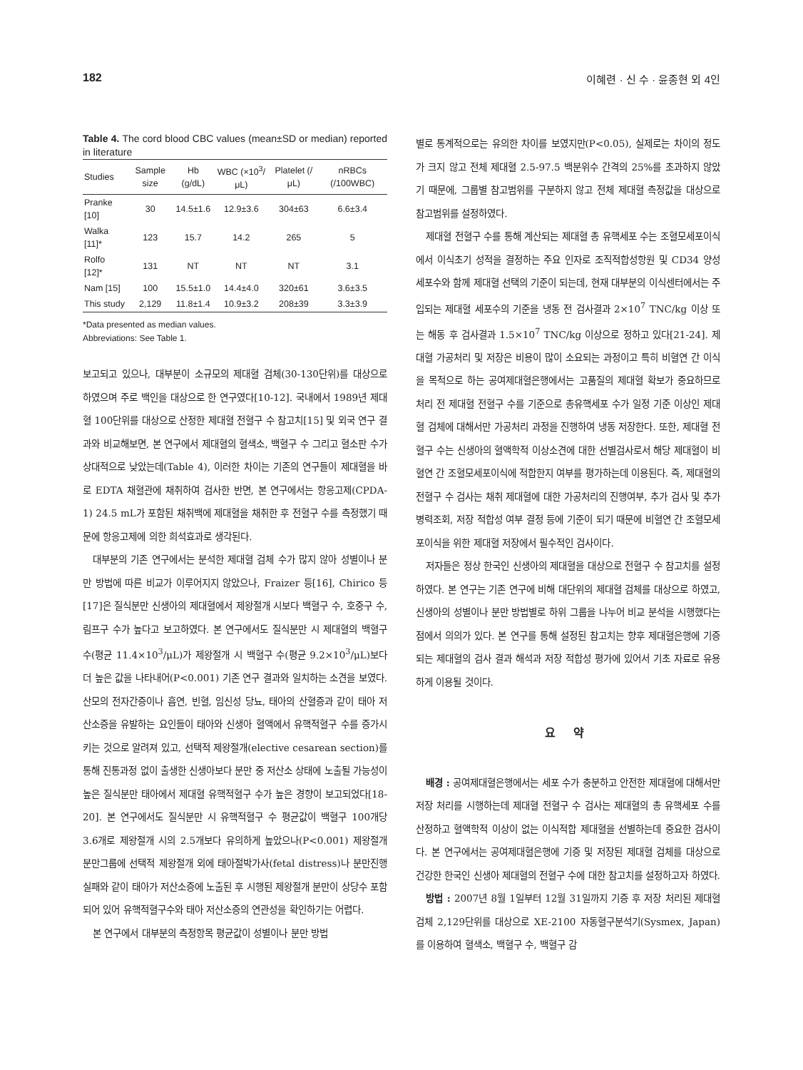182 이혜련 · 신 수 · 윤종현 외 4인
Table 4. The cord blood CBC values (mean±SD or median) reported in literature
| Studies | Sample size | Hb (g/dL) | WBC (×10<sup>3</sup>/μL) | Platelet (/μL) | nRBCs (/100WBC) |
| --- | --- | --- | --- | --- | --- |
| Pranke [10] | 30 | 14.5±1.6 | 12.9±3.6 | 304±63 | 6.6±3.4 |
| Walka [11]* | 123 | 15.7 | 14.2 | 265 | 5 |
| Rolfo [12]* | 131 | NT | NT | NT | 3.1 |
| Nam [15] | 100 | 15.5±1.0 | 14.4±4.0 | 320±61 | 3.6±3.5 |
| This study | 2,129 | 11.8±1.4 | 10.9±3.2 | 208±39 | 3.3±3.9 |
*Data presented as median values.
Abbreviations: See Table 1.
보고되고 있으나, 대부분이 소규모의 제대혈 검체(30-130단위)를 대상으로 하였으며 주로 백인을 대상으로 한 연구였다[10-12]. 국내에서 1989년 제대혈 100단위를 대상으로 산정한 제대혈 전혈구 수 참고치[15] 및 외국 연구 결과와 비교해보면, 본 연구에서 제대혈의 혈색소, 백혈구 수 그리고 혈소판 수가 상대적으로 낮았는데(Table 4), 이러한 차이는 기존의 연구들이 제대혈을 바로 EDTA 채혈관에 채취하여 검사한 반면, 본 연구에서는 항응고제(CPDA-1) 24.5 mL가 포함된 채취백에 제대혈을 채취한 후 전혈구 수를 측정했기 때문에 항응고제에 의한 희석효과로 생각된다.
대부분의 기존 연구에서는 분석한 제대혈 검체 수가 많지 않아 성별이나 분만 방법에 따른 비교가 이루어지지 않았으나, Fraizer 등[16], Chirico 등[17]은 질식분만 신생아의 제대혈에서 제왕절개 시보다 백혈구 수, 호중구 수, 림프구 수가 높다고 보고하였다. 본 연구에서도 질식분만 시 제대혈의 백혈구 수(평균 11.4×10<sup>3</sup>/μL)가 제왕절개 시 백혈구 수(평균 9.2×10<sup>3</sup>/μL)보다 더 높은 값을 나타내어(P<0.001) 기존 연구 결과와 일치하는 소견을 보였다. 산모의 전자간증이나 흡연, 빈혈, 임신성 당뇨, 태아의 산혈증과 같이 태아 저산소증을 유발하는 요인들이 태아와 신생아 혈액에서 유핵적혈구 수를 증가시키는 것으로 알려져 있고, 선택적 제왕절개(elective cesarean section)를 통해 진통과정 없이 출생한 신생아보다 분만 중 저산소 상태에 노출될 가능성이 높은 질식분만 태아에서 제대혈 유핵적혈구 수가 높은 경향이 보고되었다[18-20]. 본 연구에서도 질식분만 시 유핵적혈구 수 평균값이 백혈구 100개당 3.6개로 제왕절개 시의 2.5개보다 유의하게 높았으나(P<0.001) 제왕절개 분만그룹에 선택적 제왕절개 외에 태아절박가사(fetal distress)나 분만진행 실패와 같이 태아가 저산소증에 노출된 후 시행된 제왕절개 분만이 상당수 포함되어 있어 유핵적혈구수와 태아 저산소증의 연관성을 확인하기는 어렵다.
본 연구에서 대부분의 측정항목 평균값이 성별이나 분만 방법
별로 통계적으로는 유의한 차이를 보였지만(P<0.05), 실제로는 차이의 정도가 크지 않고 전체 제대혈 2.5-97.5 백분위수 간격의 25%를 초과하지 않았기 때문에, 그룹별 참고범위를 구분하지 않고 전체 제대혈 측정값을 대상으로 참고범위를 설정하였다.
제대혈 전혈구 수를 통해 계산되는 제대혈 총 유핵세포 수는 조혈모세포이식에서 이식초기 성적을 결정하는 주요 인자로 조직적합성항원 및 CD34 양성 세포수와 함께 제대혈 선택의 기준이 되는데, 현재 대부분의 이식센터에서는 주입되는 제대혈 세포수의 기준을 냉동 전 검사결과 2×10<sup>7</sup> TNC/kg 이상 또는 해동 후 검사결과 1.5×10<sup>7</sup> TNC/kg 이상으로 정하고 있다[21-24]. 제대혈 가공처리 및 저장은 비용이 많이 소요되는 과정이고 특히 비혈연 간 이식을 목적으로 하는 공여제대혈은행에서는 고품질의 제대혈 확보가 중요하므로 처리 전 제대혈 전혈구 수를 기준으로 총유핵세포 수가 일정 기준 이상인 제대혈 검체에 대해서만 가공처리 과정을 진행하여 냉동 저장한다. 또한, 제대혈 전혈구 수는 신생아의 혈액학적 이상소견에 대한 선별검사로서 해당 제대혈이 비혈연 간 조혈모세포이식에 적합한지 여부를 평가하는데 이용된다. 즉, 제대혈의 전혈구 수 검사는 채취 제대혈에 대한 가공처리의 진행여부, 추가 검사 및 추가 병력조회, 저장 적합성 여부 결정 등에 기준이 되기 때문에 비혈연 간 조혈모세포이식을 위한 제대혈 저장에서 필수적인 검사이다.
저자들은 정상 한국인 신생아의 제대혈을 대상으로 전혈구 수 참고치를 설정하였다. 본 연구는 기존 연구에 비해 대단위의 제대혈 검체를 대상으로 하였고, 신생아의 성별이나 분만 방법별로 하위 그룹을 나누어 비교 분석을 시행했다는 점에서 의의가 있다. 본 연구를 통해 설정된 참고치는 향후 제대혈은행에 기증되는 제대혈의 검사 결과 해석과 저장 적합성 평가에 있어서 기초 자료로 유용하게 이용될 것이다.
요 약
배경 : 공여제대혈은행에서는 세포 수가 충분하고 안전한 제대혈에 대해서만 저장 처리를 시행하는데 제대혈 전혈구 수 검사는 제대혈의 총 유핵세포 수를 산정하고 혈액학적 이상이 없는 이식적합 제대혈을 선별하는데 중요한 검사이다. 본 연구에서는 공여제대혈은행에 기증 및 저장된 제대혈 검체를 대상으로 건강한 한국인 신생아 제대혈의 전혈구 수에 대한 참고치를 설정하고자 하였다.
방법 : 2007년 8월 1일부터 12월 31일까지 기증 후 저장 처리된 제대혈 검체 2,129단위를 대상으로 XE-2100 자동혈구분석기(Sysmex, Japan)를 이용하여 혈색소, 백혈구 수, 백혈구 감